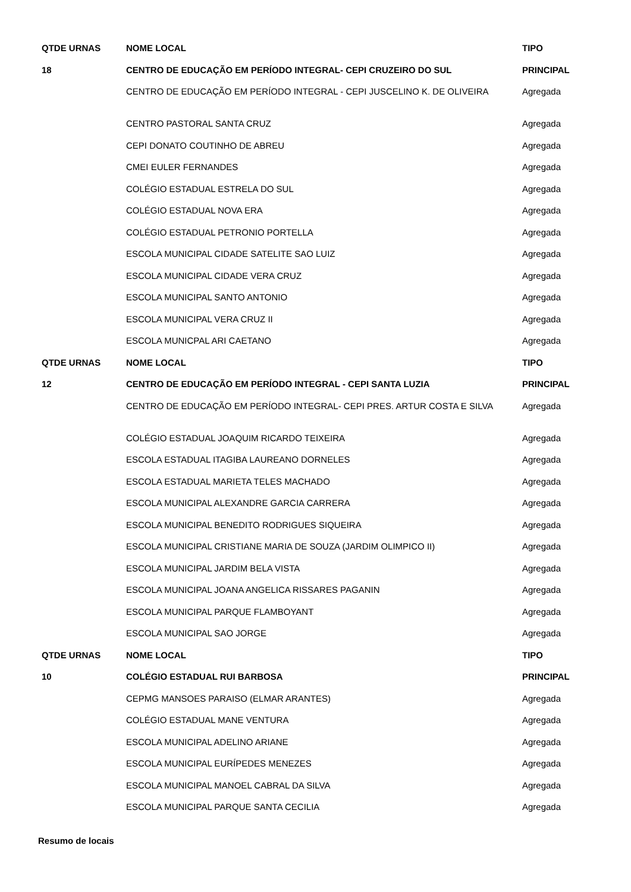| QTDE URNAS | NOME LOCAL | TIPO |
| --- | --- | --- |
| 18 | CENTRO DE EDUCAÇÃO EM PERÍODO INTEGRAL- CEPI CRUZEIRO DO SUL | PRINCIPAL |
| | CENTRO DE EDUCAÇÃO EM PERÍODO INTEGRAL - CEPI JUSCELINO K. DE OLIVEIRA | Agregada |
| | CENTRO PASTORAL SANTA CRUZ | Agregada |
| | CEPI DONATO COUTINHO DE ABREU | Agregada |
| | CMEI EULER FERNANDES | Agregada |
| | COLÉGIO ESTADUAL ESTRELA DO SUL | Agregada |
| | COLÉGIO ESTADUAL NOVA ERA | Agregada |
| | COLÉGIO ESTADUAL PETRONIO PORTELLA | Agregada |
| | ESCOLA MUNICIPAL CIDADE SATELITE SAO LUIZ | Agregada |
| | ESCOLA MUNICIPAL CIDADE VERA CRUZ | Agregada |
| | ESCOLA MUNICIPAL SANTO ANTONIO | Agregada |
| | ESCOLA MUNICIPAL VERA CRUZ II | Agregada |
| | ESCOLA MUNICPAL ARI CAETANO | Agregada |
| QTDE URNAS | NOME LOCAL | TIPO |
| 12 | CENTRO DE EDUCAÇÃO EM PERÍODO INTEGRAL - CEPI SANTA LUZIA | PRINCIPAL |
| | CENTRO DE EDUCAÇÃO EM PERÍODO INTEGRAL- CEPI PRES. ARTUR COSTA E SILVA | Agregada |
| | COLÉGIO ESTADUAL JOAQUIM RICARDO TEIXEIRA | Agregada |
| | ESCOLA ESTADUAL ITAGIBA LAUREANO DORNELES | Agregada |
| | ESCOLA ESTADUAL MARIETA TELES MACHADO | Agregada |
| | ESCOLA MUNICIPAL ALEXANDRE GARCIA CARRERA | Agregada |
| | ESCOLA MUNICIPAL BENEDITO RODRIGUES SIQUEIRA | Agregada |
| | ESCOLA MUNICIPAL CRISTIANE MARIA DE SOUZA (JARDIM OLIMPICO II) | Agregada |
| | ESCOLA MUNICIPAL JARDIM BELA VISTA | Agregada |
| | ESCOLA MUNICIPAL JOANA ANGELICA RISSARES PAGANIN | Agregada |
| | ESCOLA MUNICIPAL PARQUE FLAMBOYANT | Agregada |
| | ESCOLA MUNICIPAL SAO JORGE | Agregada |
| QTDE URNAS | NOME LOCAL | TIPO |
| 10 | COLÉGIO ESTADUAL RUI BARBOSA | PRINCIPAL |
| | CEPMG MANSOES PARAISO (ELMAR ARANTES) | Agregada |
| | COLÉGIO ESTADUAL MANE VENTURA | Agregada |
| | ESCOLA MUNICIPAL ADELINO ARIANE | Agregada |
| | ESCOLA MUNICIPAL EURÍPEDES MENEZES | Agregada |
| | ESCOLA MUNICIPAL MANOEL CABRAL DA SILVA | Agregada |
| | ESCOLA MUNICIPAL PARQUE SANTA CECILIA | Agregada |
Resumo de locais